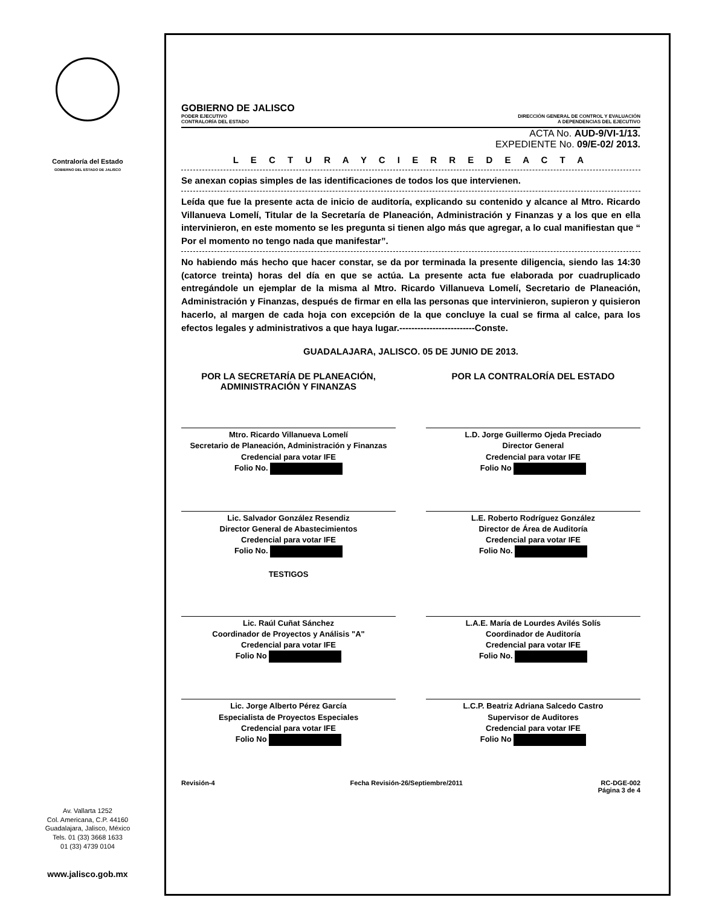Contraloría del Estado
GOBIERNO DEL ESTADO DE JALISCO
Av. Vallarta 1252
Col. Americana, C.P. 44160
Guadalajara, Jalisco, México
Tels. 01 (33) 3668 1633
01 (33) 4739 0104
www.jalisco.gob.mx
GOBIERNO DE JALISCO
PODER EJECUTIVO
CONTRALORÍA DEL ESTADO
DIRECCIÓN GENERAL DE CONTROL Y EVALUACIÓN
A DEPENDENCIAS DEL EJECUTIVO
ACTA No. AUD-9/VI-1/13.
EXPEDIENTE No. 09/E-02/ 2013.
L E C T U R A Y C I E R R E D E A C T A
Se anexan copias simples de las identificaciones de todos los que intervienen.
Leída que fue la presente acta de inicio de auditoría, explicando su contenido y alcance al Mtro. Ricardo Villanueva Lomelí, Titular de la Secretaría de Planeación, Administración y Finanzas y a los que en ella intervinieron, en este momento se les pregunta si tienen algo más que agregar, a lo cual manifiestan que “ Por el momento no tengo nada que manifestar”.
No habiendo más hecho que hacer constar, se da por terminada la presente diligencia, siendo las 14:30 (catorce treinta) horas del día en que se actúa. La presente acta fue elaborada por cuadruplicado entregándole un ejemplar de la misma al Mtro. Ricardo Villanueva Lomelí, Secretario de Planeación, Administración y Finanzas, después de firmar en ella las personas que intervinieron, supieron y quisieron hacerlo, al margen de cada hoja con excepción de la que concluye la cual se firma al calce, para los efectos legales y administrativos a que haya lugar.-------------------------Conste.
GUADALAJARA, JALISCO. 05 DE JUNIO DE 2013.
POR LA SECRETARÍA DE PLANEACIÓN, ADMINISTRACIÓN Y FINANZAS
POR LA CONTRALORÍA DEL ESTADO
Mtro. Ricardo Villanueva Lomelí
Secretario de Planeación, Administración y Finanzas
Credencial para votar IFE
Folio No.
L.D. Jorge Guillermo Ojeda Preciado
Director General
Credencial para votar IFE
Folio No
Lic. Salvador González Resendiz
Director General de Abastecimientos
Credencial para votar IFE
Folio No.
TESTIGOS
L.E. Roberto Rodríguez González
Director de Área de Auditoría
Credencial para votar IFE
Folio No.
Lic. Raúl Cuñat Sánchez
Coordinador de Proyectos y Análisis "A"
Credencial para votar IFE
Folio No
L.A.E. María de Lourdes Avilés Solís
Coordinador de Auditoría
Credencial para votar IFE
Folio No.
Lic. Jorge Alberto Pérez García
Especialista de Proyectos Especiales
Credencial para votar IFE
Folio No
L.C.P. Beatriz Adriana Salcedo Castro
Supervisor de Auditores
Credencial para votar IFE
Folio No
Revisión-4 Fecha Revisión-26/Septiembre/2011 RC-DGE-002
Página 3 de 4